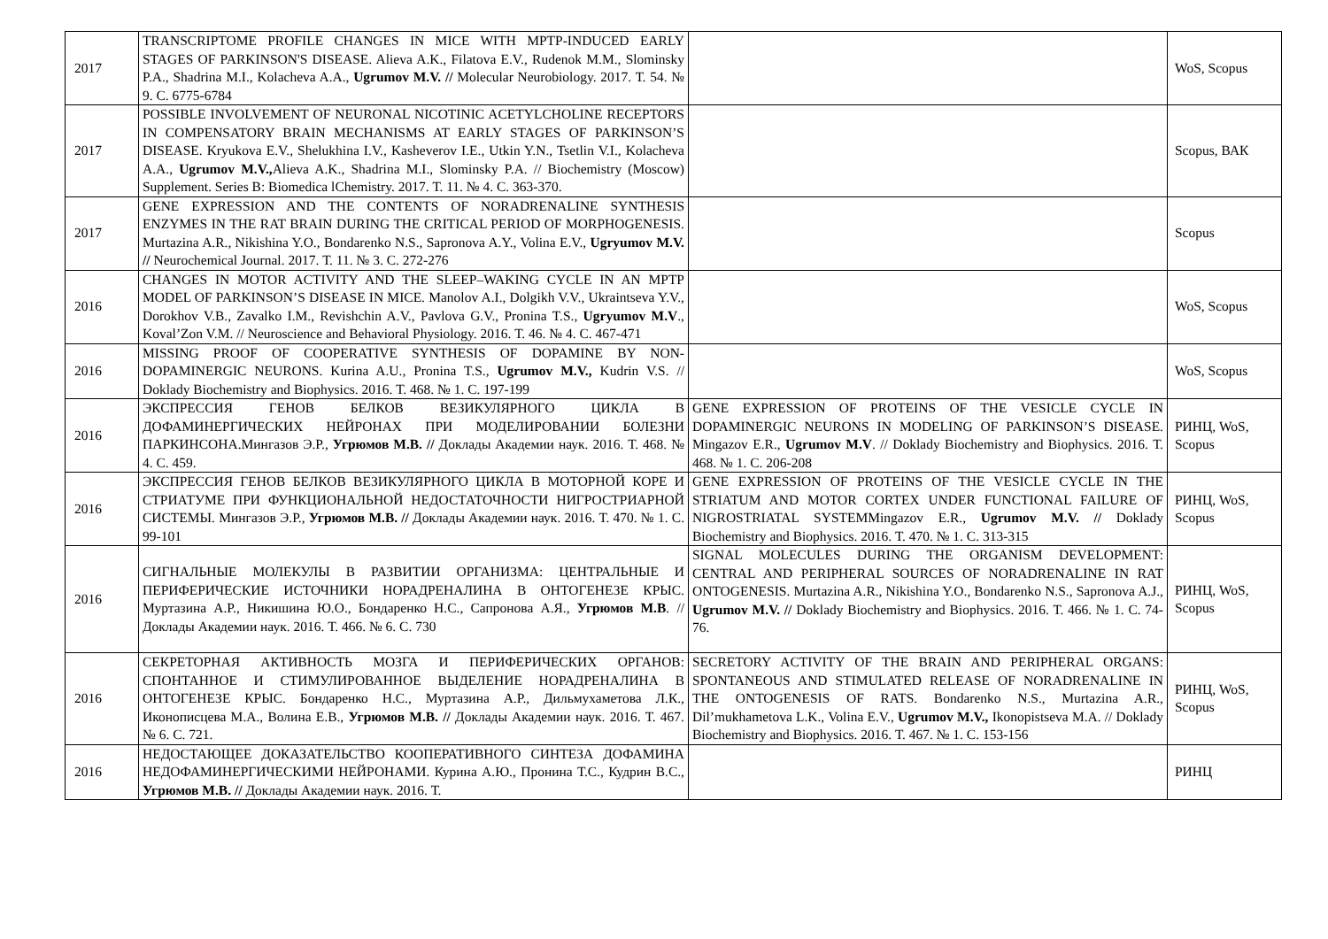| 2017 | TRANSCRIPTOME PROFILE CHANGES IN MICE WITH MPTP-INDUCED EARLY STAGES OF PARKINSON'S DISEASE. Alieva A.K., Filatova E.V., Rudenok M.M., Slominsky P.A., Shadrina M.I., Kolacheva A.A., Ugrumov M.V. // Molecular Neurobiology. 2017. Т. 54. № 9. С. 6775-6784 | | WoS, Scopus |
| 2017 | POSSIBLE INVOLVEMENT OF NEURONAL NICOTINIC ACETYLCHOLINE RECEPTORS IN COMPENSATORY BRAIN MECHANISMS AT EARLY STAGES OF PARKINSON’S DISEASE. Kryukova E.V., Shelukhina I.V., Kasheverov I.E., Utkin Y.N., Tsetlin V.I., Kolacheva A.A., Ugrumov M.V., Alieva A.K., Shadrina M.I., Slominsky P.A. // Biochemistry (Moscow) Supplement. Series B: Biomedica lChemistry. 2017. Т. 11. № 4. С. 363-370. | | Scopus, ВАК |
| 2017 | GENE EXPRESSION AND THE CONTENTS OF NORADRENALINE SYNTHESIS ENZYMES IN THE RAT BRAIN DURING THE CRITICAL PERIOD OF MORPHOGENESIS. Murtazina A.R., Nikishina Y.O., Bondarenko N.S., Sapronova A.Y., Volina E.V., Ugryumov M.V. // Neurochemical Journal. 2017. Т. 11. № 3. С. 272-276 | | Scopus |
| 2016 | CHANGES IN MOTOR ACTIVITY AND THE SLEEP–WAKING CYCLE IN AN MPTP MODEL OF PARKINSON’S DISEASE IN MICE. Manolov A.I., Dolgikh V.V., Ukraintseva Y.V., Dorokhov V.B., Zavalko I.M., Revishchin A.V., Pavlova G.V., Pronina T.S., Ugryumov M.V ., Koval’Zon V.M. // Neuroscience and Behavioral Physiology. 2016. Т. 46. № 4. С. 467-471 | | WoS, Scopus |
| 2016 | MISSING PROOF OF COOPERATIVE SYNTHESIS OF DOPAMINE BY NON-DOPAMINERGIC NEURONS. Kurina A.U., Pronina T.S., Ugrumov M.V., Kudrin V.S. // Doklady Biochemistry and Biophysics. 2016. Т. 468. № 1. С. 197-199 | | WoS, Scopus |
| 2016 | ЭКСПРЕССИЯ ГЕНОВ БЕЛКОВ ВЕЗИКУЛЯРНОГО ЦИКЛА В ДОФАМИНЕРГИЧЕСКИХ НЕЙРОНАХ ПРИ МОДЕЛИРОВАНИИ БОЛЕЗНИ ПАРКИНСОНА.Мингазов Э.Р., Угрюмов М.В. // Доклады Академии наук. 2016. Т. 468. № 4. С. 459. | GENE EXPRESSION OF PROTEINS OF THE VESICLE CYCLE IN DOPAMINERGIC NEURONS IN MODELING OF PARKINSON’S DISEASE. Mingazov E.R., Ugrumov M.V . // Doklady Biochemistry and Biophysics. 2016. Т. 468. № 1. С. 206-208 | РИНЦ, WoS, Scopus |
| 2016 | ЭКСПРЕССИЯ ГЕНОВ БЕЛКОВ ВЕЗИКУЛЯРНОГО ЦИКЛА В МОТОРНОЙ КОРЕ И СТРИАТУМЕ ПРИ ФУНКЦИОНАЛЬНОЙ НЕДОСТАТОЧНОСТИ НИГРОСТРИАРНОЙ СИСТЕМЫ. Мингазов Э.Р., Угрюмов М.В. // Доклады Академии наук. 2016. Т. 470. № 1. С. 99-101 | GENE EXPRESSION OF PROTEINS OF THE VESICLE CYCLE IN THE STRIATUM AND MOTOR CORTEX UNDER FUNCTIONAL FAILURE OF NIGROSTRIATAL SYSTEMMingazov E.R., Ugrumov M.V. // Doklady Biochemistry and Biophysics. 2016. Т. 470. № 1. С. 313-315 | РИНЦ, WoS, Scopus |
| 2016 | СИГНАЛЬНЫЕ МОЛЕКУЛЫ В РАЗВИТИИ ОРГАНИЗМА: ЦЕНТРАЛЬНЫЕ И ПЕРИФЕРИЧЕСКИЕ ИСТОЧНИКИ НОРАДРЕНАЛИНА В ОНТОГЕНЕЗЕ КРЫС. Муртазина А.Р., Никишина Ю.О., Бондаренко Н.С., Сапронова А.Я., Угрюмов М.В . // Доклады Академии наук. 2016. Т. 466. № 6. С. 730 | SIGNAL MOLECULES DURING THE ORGANISM DEVELOPMENT: CENTRAL AND PERIPHERAL SOURCES OF NORADRENALINE IN RAT ONTOGENESIS. Murtazina A.R., Nikishina Y.O., Bondarenko N.S., Sapronova A.J., Ugrumov M.V. // Doklady Biochemistry and Biophysics. 2016. Т. 466. № 1. С. 74-76. | РИНЦ, WoS, Scopus |
| 2016 | СЕКРЕТОРНАЯ АКТИВНОСТЬ МОЗГА И ПЕРИФЕРИЧЕСКИХ ОРГАНОВ: СПОНТАННОЕ И СТИМУЛИРОВАННОЕ ВЫДЕЛЕНИЕ НОРАДРЕНАЛИНА В ОНТОГЕНЕЗЕ КРЫС. Бондаренко Н.С., Муртазина А.Р., Дильмухаметова Л.К., Иконописцева М.А., Волина Е.В., Угрюмов М.В. // Доклады Академии наук. 2016. Т. 467. № 6. С. 721. | SECRETORY ACTIVITY OF THE BRAIN AND PERIPHERAL ORGANS: SPONTANEOUS AND STIMULATED RELEASE OF NORADRENALINE IN THE ONTOGENESIS OF RATS. Bondarenko N.S., Murtazina A.R., Dil’mukhametova L.K., Volina E.V., Ugrumov M.V., Ikonopistseva M.A. // Doklady Biochemistry and Biophysics. 2016. Т. 467. № 1. С. 153-156 | РИНЦ, WoS, Scopus |
| 2016 | НЕДОСТАЮЩЕЕ ДОКАЗАТЕЛЬСТВО КООПЕРАТИВНОГО СИНТЕЗА ДОФАМИНА НЕДОФАМИНЕРГИЧЕСКИМИ НЕЙРОНАМИ. Курина А.Ю., Пронина Т.С., Кудрин В.С., Угрюмов М.В. // Доклады Академии наук. 2016. Т. | | РИНЦ |